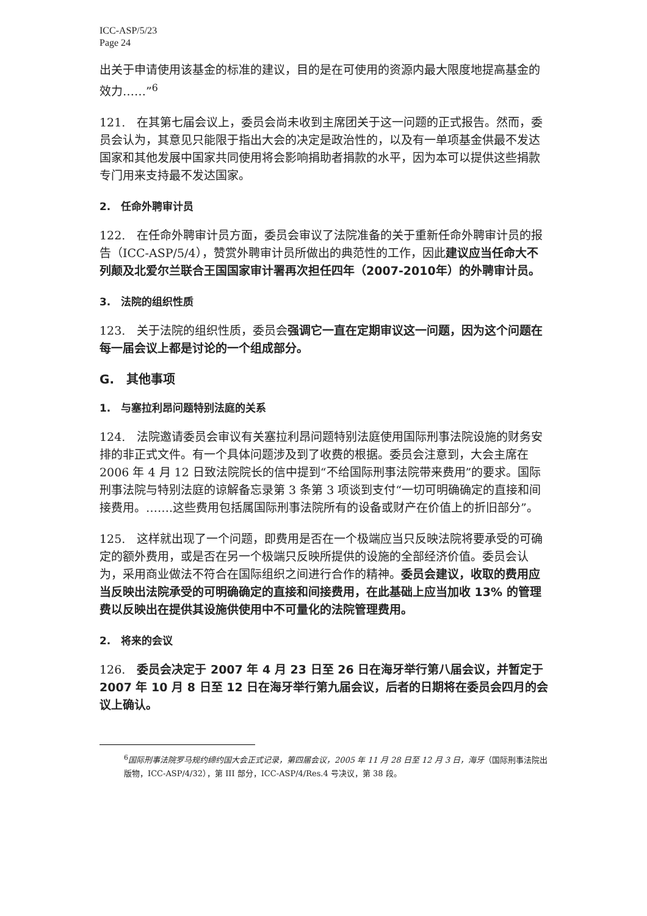ICC-ASP/5/23
Page 24
出关于申请使用该基金的标准的建议，目的是在可使用的资源内最大限度地提高基金的效力……”<sup>6</sup>
121.　在其第七届会议上，委员会尚未收到主席团关于这一问题的正式报告。然而，委员会认为，其意见只能限于指出大会的决定是政治性的，以及有一单项基金供最不发达国家和其他发展中国家共同使用将会影响捐助者捐款的水平，因为本可以提供这些捐款专门用来支持最不发达国家。
2.　任命外聘审计员
122.　在任命外聘审计员方面，委员会审议了法院准备的关于重新任命外聘审计员的报告（ICC-ASP/5/4），赞赏外聘审计员所做出的典范性的工作，因此建议应当任命大不列颠及北爱尔兰联合王国国家审计署再次担任四年（2007-2010年）的外聘审计员。
3.　法院的组织性质
123.　关于法院的组织性质，委员会强调它一直在定期审议这一问题，因为这个问题在每一届会议上都是讨论的一个组成部分。
G.　其他事项
1.　与塞拉利昂问题特别法庭的关系
124.　法院邀请委员会审议有关塞拉利昂问题特别法庭使用国际刑事法院设施的财务安排的非正式文件。有一个具体问题涉及到了收费的根据。委员会注意到，大会主席在 2006 年 4 月 12 日致法院院长的信中提到“不给国际刑事法院带来费用”的要求。国际刑事法院与特别法庭的谅解备忘录第 3 条第 3 项谈到支付“一切可明确确定的直接和间接费用。…….这些费用包括属国际刑事法院所有的设备或财产在价值上的折旧部分”。
125.　这样就出现了一个问题，即费用是否在一个极端应当只反映法院将要承受的可确定的额外费用，或是否在另一个极端只反映所提供的设施的全部经济价值。委员会认为，采用商业做法不符合在国际组织之间进行合作的精神。委员会建议，收取的费用应当反映出法院承受的可明确确定的直接和间接费用，在此基础上应当加收 13% 的管理费以反映出在提供其设施供使用中不可量化的法院管理费用。
2.　将来的会议
126.　委员会决定于 2007 年 4 月 23 日至 26 日在海牙举行第八届会议，并暂定于 2007 年 10 月 8 日至 12 日在海牙举行第九届会议，后者的日期将在委员会四月的会议上确认。
<sup>6</sup> 国际刑事法院罗马规约缔约国大会正式记录，第四届会议，2005 年 11 月 28 日至 12 月 3 日，海牙（国际刑事法院出版物，ICC-ASP/4/32），第 III 部分，ICC-ASP/4/Res.4 号决议，第 38 段。